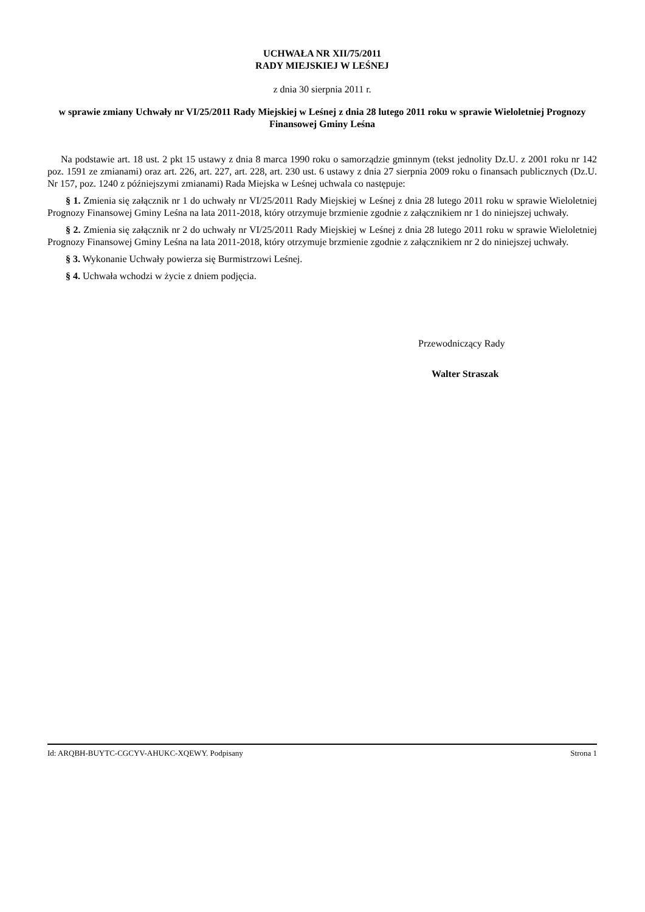UCHWAŁA NR XII/75/2011
RADY MIEJSKIEJ W LEŚNEJ
z dnia 30 sierpnia 2011 r.
w sprawie zmiany Uchwały nr VI/25/2011 Rady Miejskiej w Leśnej z dnia 28 lutego 2011 roku w sprawie Wieloletniej Prognozy Finansowej Gminy Leśna
Na podstawie art. 18 ust. 2 pkt 15 ustawy z dnia 8 marca 1990 roku o samorządzie gminnym (tekst jednolity Dz.U. z 2001 roku nr 142 poz. 1591 ze zmianami) oraz art. 226, art. 227, art. 228, art. 230 ust. 6 ustawy z dnia 27 sierpnia 2009 roku o finansach publicznych (Dz.U. Nr 157, poz. 1240 z późniejszymi zmianami) Rada Miejska w Leśnej uchwala co następuje:
§ 1. Zmienia się załącznik nr 1 do uchwały nr VI/25/2011 Rady Miejskiej w Leśnej z dnia 28 lutego 2011 roku w sprawie Wieloletniej Prognozy Finansowej Gminy Leśna na lata 2011-2018, który otrzymuje brzmienie zgodnie z załącznikiem nr 1 do niniejszej uchwały.
§ 2. Zmienia się załącznik nr 2 do uchwały nr VI/25/2011 Rady Miejskiej w Leśnej z dnia 28 lutego 2011 roku w sprawie Wieloletniej Prognozy Finansowej Gminy Leśna na lata 2011-2018, który otrzymuje brzmienie zgodnie z załącznikiem nr 2 do niniejszej uchwały.
§ 3. Wykonanie Uchwały powierza się Burmistrzowi Leśnej.
§ 4. Uchwała wchodzi w życie z dniem podjęcia.
Przewodniczący Rady
Walter Straszak
Id: ARQBH-BUYTC-CGCYV-AHUKC-XQEWY. Podpisany Strona 1